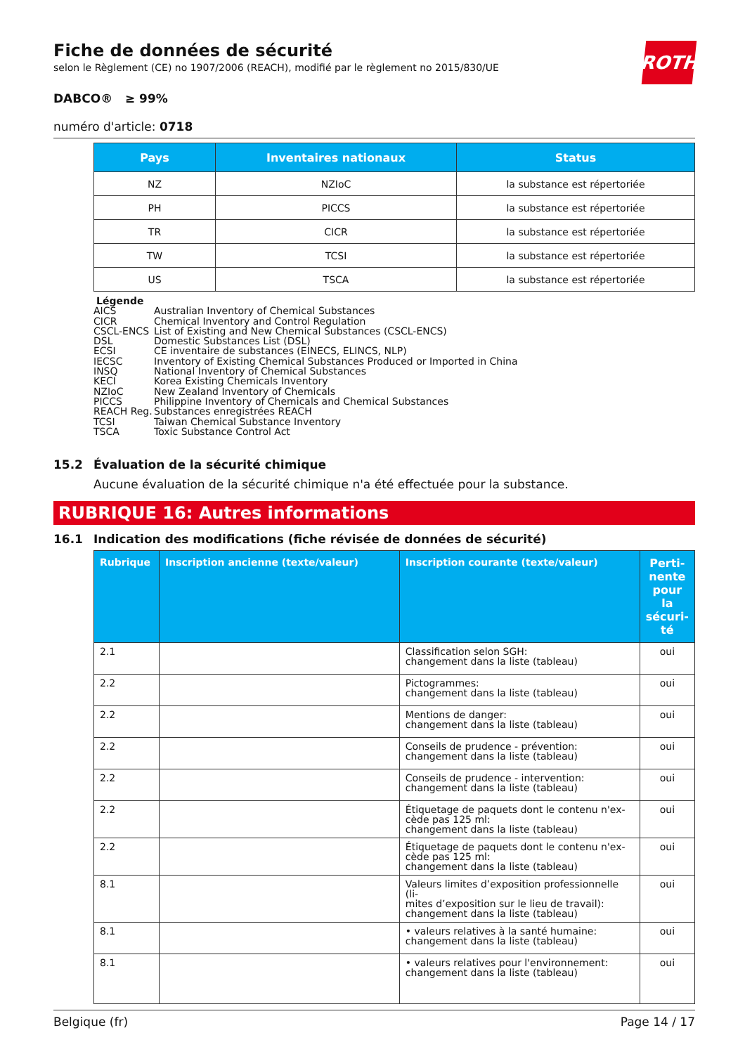ROTH
Fiche de données de sécurité
selon le Règlement (CE) no 1907/2006 (REACH), modifié par le règlement no 2015/830/UE
DABCO® ≥ 99%
numéro d'article: 0718
| Pays | Inventaires nationaux | Status |
| --- | --- | --- |
| NZ | NZIoC | la substance est répertoriée |
| PH | PICCS | la substance est répertoriée |
| TR | CICR | la substance est répertoriée |
| TW | TCSI | la substance est répertoriée |
| US | TSCA | la substance est répertoriée |
Légende
AICS Australian Inventory of Chemical Substances
CICR Chemical Inventory and Control Regulation
CSCL-ENCS List of Existing and New Chemical Substances (CSCL-ENCS)
DSL Domestic Substances List (DSL)
ECSI CE inventaire de substances (EINECS, ELINCS, NLP)
IECSC Inventory of Existing Chemical Substances Produced or Imported in China
INSQ National Inventory of Chemical Substances
KECI Korea Existing Chemicals Inventory
NZIoC New Zealand Inventory of Chemicals
PICCS Philippine Inventory of Chemicals and Chemical Substances
REACH Reg. Substances enregistrées REACH
TCSI Taiwan Chemical Substance Inventory
TSCA Toxic Substance Control Act
15.2 Évaluation de la sécurité chimique
Aucune évaluation de la sécurité chimique n'a été effectuée pour la substance.
RUBRIQUE 16: Autres informations
16.1 Indication des modifications (fiche révisée de données de sécurité)
| Rubrique | Inscription ancienne (texte/valeur) | Inscription courante (texte/valeur) | Perti- nente pour la sécuri- té |
| --- | --- | --- | --- |
| 2.1 | | Classification selon SGH: changement dans la liste (tableau) | oui |
| 2.2 | | Pictogrammes: changement dans la liste (tableau) | oui |
| 2.2 | | Mentions de danger: changement dans la liste (tableau) | oui |
| 2.2 | | Conseils de prudence - prévention: changement dans la liste (tableau) | oui |
| 2.2 | | Conseils de prudence - intervention: changement dans la liste (tableau) | oui |
| 2.2 | | Étiquetage de paquets dont le contenu n'ex- cède pas 125 ml: changement dans la liste (tableau) | oui |
| 2.2 | | Étiquetage de paquets dont le contenu n'ex- cède pas 125 ml: changement dans la liste (tableau) | oui |
| 8.1 | | Valeurs limites d’exposition professionnelle (li- mites d’exposition sur le lieu de travail): changement dans la liste (tableau) | oui |
| 8.1 | | • valeurs relatives à la santé humaine: changement dans la liste (tableau) | oui |
| 8.1 | | • valeurs relatives pour l'environnement: changement dans la liste (tableau) | oui |
Belgique (fr) Page 14 / 17